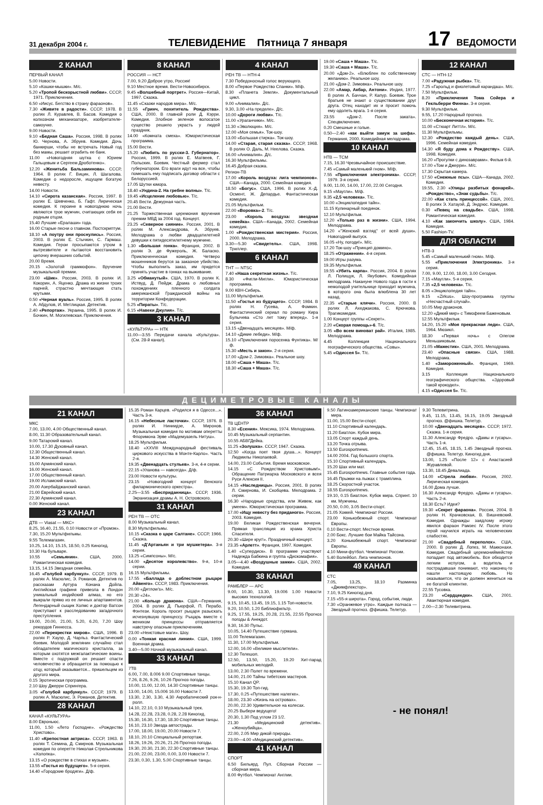31 декабря 2004 г. ТЕЛЕВИДЕНИЕ Пятница 7 января 17 ВЕДОМОСТИ
2 КАНАЛ
ПЕРВЫЙ КАНАЛ
5.00 Новости.
5.10 «Кошки-мышки». М/с.
5.20 «Тропой бескорыстной любви». СССР, 1971. Приключения.
6.50 «Иисус. Бегство в страну фараонов».
7.30 «Живите в радости». СССР, 1978. В ролях Л. Куравлев, В. Басов. Комедия о колхозном механизаторе, изобретателе-самоучке.
9.00 Новости.
9.10 «Бедная Саша». Россия, 1998. В ролях Ю. Чернова, А. Збруев. Комедия. Дочь банкирши, чтобы не встречать Новый год без мамы, решает ограбить ее банк.
11.00 «Новогодняя шутка с Юрием Гальцевым и Сергеем Дроботенко».
12.20 «Женитьба Бальзаминова». СССР, 1964. В ролях Г. Вицин, Л. Шагалова. Комедия о недоросле, ищущем богатую невесту.
14.00 Новости.
14.10 «Сирота казанская». Россия, 1997. В ролях Е. Шевченко, Б. Гафт. Лирическая комедия. К героине в новогоднюю ночь являются трое мужчин, считающих себя ее родным отцом.
15.40 Лучшие «Ералаши» года.
16.00 Старые песни о главном. Постскриптум.
18.10 «А поутру они проснулись». Россия, 2003. В ролях Е. Стычкин, С. Гармаш. Комедия. Герои просыпаются утром в вытрезвителе и пытаются восстановить цепочку вчерашних событий.
20.00 Время.
20.15 «Золотой граммофон». Вручение музыкальной премии.
23.00 «Шик». Россия, 2003. В ролях И. Кокорин, А. Яценко. Драма из жизни троих парней, страстно мечтающих стать крутыми.
0.50 «Черная вуаль». Россия, 1995. В ролях А. Абдулов, И. Метлицкая. Детектив.
2.40 «Репортаж». Украина, 1995. В ролях И. Бочкин, М. Могилевская. Приключения.
8 КАНАЛ
РОССИЯ — НСТ
7.00, 9.20 Доброе утро, Россия!
9.10 Местное время. Вести-Новосибирск.
9.45 «Волшебный портрет». Россия—Китай, 1997. Сказка.
11.45 «Сказки народов мира». М/с.
11.55 «Гринч, похититель Рождества». США, 2000. В главной роли Д. Кэрри. Комедия. Злобное зеленое волосатое существо решило украсть у людей праздник.
14.00 «Комната смеха». Юмористическая программа.
15.00 Вести.
15.20 «Любить по русски-3. Губернатор». Россия, 1999. В ролях Е. Матвеев, Г. Польских. Боевик. Честный фермер стал губернатором. Его враги идут на все, чтобы помешать ему подписать договор области с Белоруссией.
17.05 Шутки юмора.
18.40 «Ундина-2. На гребне волны». Т/с.
19.45 «Исцеление любовью». Т/с.
20.45 Вести. Дежурная часть.
21.00 Вести.
21.25 Торжественная церемония вручения премии МВД за 2004 год. Концерт.
23.25 «Северное сияние». Россия, 2001. В ролях М. Александрова, А. Збруев. Мелодрама о любви двадцатилетней девушки к пятидесятилетнему мужчине.
1.30 «Большая гонка». Франция, 2002. В ролях Э. де Фужероль, Ж. Баласко. Приключенческая комедия. Четверо мошенников берутся за заказное убийство. Чтобы выполнить заказ, им придется принять участие в гонках на выживание.
3.25 «Обманутый». США, 1970. В ролях К. Иствуд, Д. Пейдж. Драма о любовных похождениях пленного солдата американской Гражданской войны на территории Конфедерации.
5.25 «Пираты». Т/с.
6.15 «Навеки Джулия». Т/с.
3 КАНАЛ
«КУЛЬТУРА» — НТК
11.00—3.55 Передачи канала «Культура». (См. 28-й канал).
4 КАНАЛ
РЕН ТВ — НТН-4
7.30 Победоносный голос верующего.
8.00 «Первое Рождество Спанки». М/ф.
8.30 «Планета Земля». Документальный цикл.
9.00 «Анималия». Д/с.
9.30, 3.00 «На пределе». Д/с.
10.00 «Дороги любви». Т/с.
11.00 «Ураганчики». М/с.
11.30 «Эволюция». М/с.
12.00 «Моя семья». Ток-шоу.
13.00 «Большая стирка». Ток-шоу.
14.00 «Старая, старая сказка». СССР, 1968. В ролях О. Даль, М. Неелова. Сказка.
16.00 «Анималия». Д/с.
16.30 Мультфильмы.
16.45 Добрая сказка.
Регион-ТВ
17.00 «Король воздуха: лига чемпионов». США—Канада, 2000. Семейная комедия.
18.50 «Богус». США, 1996. В ролях Х.-Д. Осмент, Ж. Депардье. Фантастическая комедия.
21.05 Мультфильм.
22.00 «Воровка»-2. Т/с.
23.00 «Король воздуха: звездная семейка». США—Канада, 2002. Семейная комедия.
1.00 «Рождественская мистерия». Россия, 2000. Мелодрама.
3.30—5.30 «Свидетель». США, 1998. Триллер.
6 КАНАЛ
ТНТ — NTSC
7.40 «Наша секретная жизнь». Т/с.
8.30 «Фигли-Мигли». Юмористическая программа.
9.00 КВН-Сибирь.
11.00 Мультфильм.
11.50 «Гостья из будущего». СССР, 1984. В ролях Н. Гусева, А. Фомкин. Фантастический сериал по роману Кира Булычева «Сто лет тому вперед». 1-я серия.
13.15 «Двенадцать месяцев». М/ф.
14.10 «Дикие лебеди». М/ф.
15.10 «Приключения поросенка Фунтика». М/ф.
15.30 «Месть и закон». 2-я серия.
17.00 «Дом-2. Зимовка». Реальное шоу.
18.00 «Саша + Маша». Т/с.
18.30 «Саша + Маша». Т/с.
19.00 «Саша + Маша». Т/с.
19.30 «Саша + Маша». Т/с.
20.00 «Дом-2». «Влюблен по собственному желанию». Реальное шоу.
21.00 «Дом-2. Зимовка». Реальное шоу.
22.00 «Амар, Акбар, Антони». Индия, 1977. В ролях А. Баччан, Р. Капур. Боевик. Трое братьев не знают о существовании друг друга. Отец находит их и просит помочь ему одолеть врага. 1-я серия.
23.55 «Дом-2. После заката». Спецвключение.
0.20 Смешные и голые.
0.50—2.40 «как выйти замуж за шефа». Германия, 2000. Комедийная мелодрама.
10 КАНАЛ
НТВ — ТСМ
7.15, 16.30 Чрезвычайное происшествие.
7.45 «Самый маленький гном». М/ф.
7.55 «Приключения электроника». СССР, 1979. 3-я серия.
9.00, 11.00, 14.00, 17.00, 22.00 Сегодня.
9.15 «Маугли». М/ф.
9.35 «2,5 человека». Т/с.
10.00 «Энциклопедия тайн».
11.15 Кулинарный поединок.
12.10 Мультфильм.
12.20 «Только раз в жизни». США, 1994. Мелодрама.
14.20 «"Женский взгляд" от всей души». Новогодний выпуск.
16.05 «Ну, погоди!». М/с.
17.20 Ток-шоу «Принцип домино».
18.25 «Отражения». 4-я серия.
19.00 Игры разума.
19.35 Мультфильм.
19.55 «Убить карпа». Россия, 2004. В ролях Л. Полищук, Л. Якубович. Комедийная мелодрама. Накануне Нового года в гости к немолодой учительнице приходит мужчина, в которого она была влюблена 30 лет назад.
22.35 «Старые клячи». Россия, 2000. В ролях Л. Ахеджакова, С. Крючкова. Трагикомедия.
1.00 Концерт группы «Секрет».
2.20 «Скорая помощь»-6. Т/с.
3.05 «Во всем виноват рай». Италия, 1985. Мелодрама.
4.45 Коллекция Национального географического общества. «Совы».
5.45 «Одиссея 5». Т/с.
12 КАНАЛ
СТС — НТН-12
7.00 «Радужная рыбка». Т/с.
7.25 «Гарольд и фиолетовый карандаш». М/с.
7.50 Мультфильм.
8.20 «Приключения Тома Сойера и Гекльберри Финна». 3-я серия.
9.30 Мультфильм.
9.55, 17.20 Народный прогноз.
10.00 «Бесконечная история». Т/с.
11.00 «Стюарт Литтл». М/с.
11.30 Мультфильмы.
12.30 «Рождество каждый день». США, 1996. Семейная комедия.
14.30 «Я буду дома к Рождеству». США, 1998. Комедия.
16.20 «Прогулки с динозаврами». Фильм 6-й.
17.00 «Том и Джерри». М/с.
17.30 Скрытая камера.
17.50 «Снежные псы». США—Канада, 2002. Комедия.
19.55, 2.30 «Улицы разбитых фонарей». «Рождество», «Знак судьбы». Т/с.
22.00 «Как стать принцессой». США, 2001. В ролях Э. Хатауэй, Д. Эндрюс. Комедия.
0.30 «Певец на свадьбе». США, 1998. Романтическая комедия.
4.10 «Как закончить школу». США, 1984. Комедия.
5.50 Fashion-TV.
ДЛЯ ОБЛАСТИ
НТВ-3
5.45 «Самый маленький гном». М/ф.
5.55 «Приключения Электроника». 3-я серия.
7.00, 9.00, 12.00, 18.00, 3.00 Сегодня.
7.15 «Маугли». 5-я серия.
7.35 «2,5 человека». Т/с.
8.05 «Энциклопедия тайн».
9.15 «Zirkus». Шоу-программа группы «Несчастный случай».
10.05 Мир драконов.
12.20 «Дикий мир» с Тимофеем Баженовым.
12.55 Мультфильм.
14.20, 15.20 «Моя прекрасная леди». США, 1964. Мюзикл.
18.30 «Первая ночь» с Олегом Меньшиковым.
21.05 «Мажестик». США, 2001. Мелодрама.
23.40 «Опасные связи». США, 1988. Мелодрама.
1.40 «Замороженный». Франция, 1969. Комедия.
3.15 Коллекция Национального географического общества. «Здоровый такой крокодил».
4.15 «Одиссея 5». Т/с.
ДЕЦИМЕТРОВЫЕ КАНАЛЫ
21 КАНАЛ
МКС
7.00, 13.00, 4.00 Общественный канал.
8.00, 11.30 Образовательный канал.
9.00 Татарский канал.
10.00, 17.30 Духовный канал.
12.30 Общественный канал.
14.30 Женский канал.
15.00 Армянский канал.
16.00 Женский канал.
17.00 Общественный канал.
19.00 Исламский канал.
20.00 Азербайджанский канал.
21.00 Еврейский канал.
22.30 Армянский канал.
0.00 Женский канал.
23 КАНАЛ
ДТВ — Viasat — МКС+
8.25, 16.40, 21.55, 0.10 Новости от «Промэк».
7.30, 15.20 Мультфильмы.
9.55 Телемагазин.
10.25, 14.10, 15.15, 18.50, 0.25 Киногид.
10.30 На бульваре.
10.55 «Семьянин». США, 2000. Романтическая комедия.
13.15, 14.15 Звездная семейка.
16.45 «Голубой карбункул». СССР, 1979. В ролях А. Масюлис, Э. Романов. Детектив по рассказам Артура Конана Дойла. Английская графиня привезла в Лондон уникальный индийский алмаз, но его выкрали прямо из ее личных апартаментов. Легендарный сыщик Холмс и доктор Ватсон приступают к расследованию загадочного преступления.
19.00, 20.00, 21.00, 5.20, 6.20, 7.20 Шоу рекордов Гиннесса.
22.00 «Перекрестки миров». США, 1996. В ролях Р. Хауэр, Д. Чарльз. Фантастический боевик. Молодой землянин случайно стал обладателем магического кристалла, за которым охотятся межгалактические воины. Вместе с подружкой он решает спасти человечество и обращается за помощью к отцу, который оказывается... пришельцем из другого мира.
0.15 Эротическая программа.
2.10 Шоу Джерри Спрингера.
3.05 «Голубой карбункул». СССР, 1979. В ролях А. Масюлис, Э. Романов. Детектив.
28 КАНАЛ
КАНАЛ «КУЛЬТУРА»
8.00 Евроньюс.
11.00, 1.50 «Лето Господне». «Рождество Христово».
11.40 «Крепостная актриса». СССР, 1963. В ролях Т. Семина, Д. Смирнов. Музыкальная комедия по оперетте Николая Стрельникова «Холопка».
13.15 «О рождестве в стихах и музыке».
13.55 «Гостья из будущего». 5-я серия.
14.40 «Городские бродяги». Д/ф.
15.35 Роман Карцев. «Родился я в Одессе...». Часть 3-я.
16.15 «Небесные ласточки». СССР, 1976. В ролях И. Ниниидзе, А. Миронов. Музыкальная комедия по мотивам оперетты Флоримона Эрве «Мадемуазель Нитуш».
18.25 Мультфильм.
18.40 «XXVIII Международный фестиваль циркового искусства в Монте-Карло». Часть 2-я.
19.35 «Двенадцать стульев». 3-я, 4-я серии.
22.15 «Уланова — навсегда». Д/ф.
23.00 Новости культуры.
23.15 «Новогодний концерт Венского филармонического оркестра».
2.25—3.55 «Бесприданница». СССР, 1936. Экранизация драмы А. Н. Островского.
31 КАНАЛ
РЕН ТВ — ОТС
8.00 Музыкальный канал.
8.30 Мультфильмы.
10.15 «Сказка о царе Салтане». СССР, 1966. Сказка.
11.45 «Д'Артаньян и три мушкетера». 3-я серия.
13.25 «Симпсоны». М/с.
14.00 «Десятое королевство». 9-я, 10-я серии.
16.15 Мультфильмы.
17.55 «Баллада о доблестном рыцаре Айвенго». СССР, 1983. Приключения.
20.00 «Дятлow's». М/с.
20.30 «24».
21.00 «Кольцо дракона». США—Германия, 2004. В ролях Д. Пьюрфой, П. Перабо. Фэнтези. Король просит рыцаря разыскать исчезнувшую принцессу. Рыцарь вместе с женихом принцессы отправляется навстречу опасным приключениям.
23.00 «Неистовые маги». Шоу.
0.00 «Тонкая красная линия». США, 1999. Военная драма.
3.40—5.00 Ночной музыкальный канал.
33 КАНАЛ
7ТВ
6.00, 7.00, 8.006 9.00 Спортивные танцы.
7.26, 8.26, 9.26, 10.26 Прогноз погоды.
10.00, 11.00, 12.00, 14.30 Спортивные танцы.
13.00, 14.00, 15.006 16.00 Новости 7.
13.30, 2.30, 3.30, 4.30 Акробатический рок-н-ролл.
14.10, 22.10, 0.10 Музыкальный трек.
14.28, 22.28, 23.28, 0.28, 2.28 Киногид.
15.30, 16.30, 17.30, 18.30 Спортивные танцы.
16.10, 23.10 Звезда автострады.
17.00, 18.00, 19.00, 20.00 Новости 7.
18.10, 20.10 Специальный репортаж.
18.26, 19.26, 20.26, 21.26 Прогноз погоды.
19.30, 20.30, 21.30, 22.30 Спортивные танцы.
21.00, 22.00, 23.00, 0.00, 3.00 Новости 7.
23.30, 0.30, 1.30, 5.00 Спортивные танцы.
36 КАНАЛ
ТВ ЦЕНТР
8.30 «Есения». Мексика, 1974. Мелодрама.
10.45 Музыкальный серпантин.
10.55 АБВГДейка.
11.25 «Золушка». СССР, 1947. Сказка.
12.50 «Когда поет твоя душа...». Концерт Людмилы Николаевой.
14.00, 23.00 События. Время московское.
14.15 «С Рождеством Христовым!». Обращение Патриарха Московского и всея Руси Алексия II.
14.15 «Наследницы». Россия, 2001. В ролях Л. Смирнова, И. Скобцева. Мелодрама. 2 серии.
16.30 «Народные средства, или Живем, как умеем». Юмористическая программа.
17.00 «Ищу невесту без приданого». Россия, 2003. Комедия.
19.00 Великая Рождественская вечерня. Прямая трансляция из храма Христа Спасителя.
20.30 «Шире круг!». Праздничный концерт.
23.35 «Арлетт». Франция, 1997. Комедия.
1.40 «Супердиск». В программе участвуют Надежда Бабкина и группа «Дискомафия».
3.05—4.40 «Воздушные замки». США, 2002. Комедия.
38 КАНАЛ
РАМБЛЕР — АРС
9.00, 10.30, 13.30, 19.006 1.00 Новости высоких технологий.
9.15, 10.45, 13.45, 19.15, 1.15 Топ-новости.
9.20, 10.50, 1.20 Библиофильтр.
9.25, 17.55, 19.25, 20.28, 21.55, 22.55 Прогноз погоды & Анекдот.
9.30, 16.30 Пульс.
10.05, 14.40 Путешествие гурмана.
11.00 Телемагазин.
11.30, 17.00 Мультфильм.
12.00, 16.00 «Великие мыслители».
12.30 Телешоп.
12.50, 13.50, 15.20, 19.20 Хит-парад мобильных мелодий.
13.00, 2.30 Полет по времени.
14.00, 21.00 Тайны тибетских мастеров.
15.10 Канал QP.
15.30, 19.30 Топ-гид.
17.30, 0.25 «Путешествие налегке».
18.00, 23.30 «Жизнь на островах».
20.00, 22.30 Удивительное на колесах.
20.25 Выбери ведущего!
20.30, 1.30 Под углом 23 1/2.
21.30 «Медицинский детектив». «Женоубийца».
22.00, 2.05 Мир дикой природы.
23.00—4.00 «Медицинский детектив».
41 КАНАЛ
СПОРТ
6.50 Бильярд. Пул. Сборная России — сборная мира.
8.00 Футбол. Чемпионат Англии.
9.50 Латиноамериканские танцы. Чемпионат мира.
11.00, 15.00 Вести-спорт.
11.10 Спортивный календарь.
11.20 Биатлон. Кубок мира.
13.05 Спорт каждый день.
13.20 Точка отрыва.
13.50 Eurosportnews.
14.00 2004. Год большого спорта.
15.10 Спортивный календарь.
15.20 Шах или мат.
15.45 Eurosportnews. Главные события года.
16.45 Прыжки на лыжах с трамплина.
18.25 Скоростной участок.
18.55 Eurosportnews.
19.10, 0.15 Биатлон. Кубок мира. Спринт. 10 км. Мужчины.
20.50, 0.00, 3.05 Вести-спорт.
21.05 Хоккей. Чемпионат России.
23.00 Конькобежный спорт. Чемпионат Европы.
0.10 Вести-спорт. Местное время.
2.00 Бокс. Лучшие бои Майка Тайсона.
3.20 Конькобежный спорт. Чемпионат Европы.
4.10 Мини-футбол. Чемпионат России.
5.40 Волейбол. Лига чемпионов.
49 КАНАЛ
СТС
7.05, 13.25, 18.10 Разминка «Джимфлекстор».
7.10, 9.25 Киногид дня.
7.15 «55-я широта». Город, события, люди.
7.30 «Оранжевое утро». Каждые полчаса — Звездный прогноз. @фишка. Телетур.
9.30 Телевитрина.
9.45, 11.15, 13.45, 16.15, 19.05 Звездный прогноз. @фишка. Телетур.
10.00 «Двенадцать месяцев». СССР, 1972. Сказка. 1-я серия.
11.30 Александр Фредро. «Дамы и гусары». Часть 1-я.
12.45, 15.45, 18.15, 1.45 Звездный прогноз. @фишка. Телетур. Киногид дня.
13.00, 1.25 «После 12» с Анастасией Журавлевой.
13.30, 18.45 Девалиада.
14.00 «Стрела любви». Россия, 2002. Лирическая комедия.
16.00 Дома лучше.
16.30 Александр Фредро. «Дамы и гусары». Часть 2-я.
18.30 Есть? Идея?
19.30 «Секрет фараона». Россия, 2004. В ролях Н. Крачковская, В. Вишневский. Комедия. Однажды заядлому игроку явился фараон Рамзес IV. После этого герой научился играть на человеческих слабостях.
21.00 «Свадебный переполох». США, 2000. В ролях Д. Лопез, М. Макконахи. Комедия. Свадебный церемониймейстер попадает под автомобиль. Все обходится легким испугом, а водитель и пострадавшая понимают, что наконец-то нашли настоящую любовь. Но оказывается, что он должен жениться на ее богатой клиентке.
22.55 Тусовка.
23.20 «Сердцеедки». США, 2001. Авантюрная комедия.
2.00—2.30 Телевитрина.
- не понял!